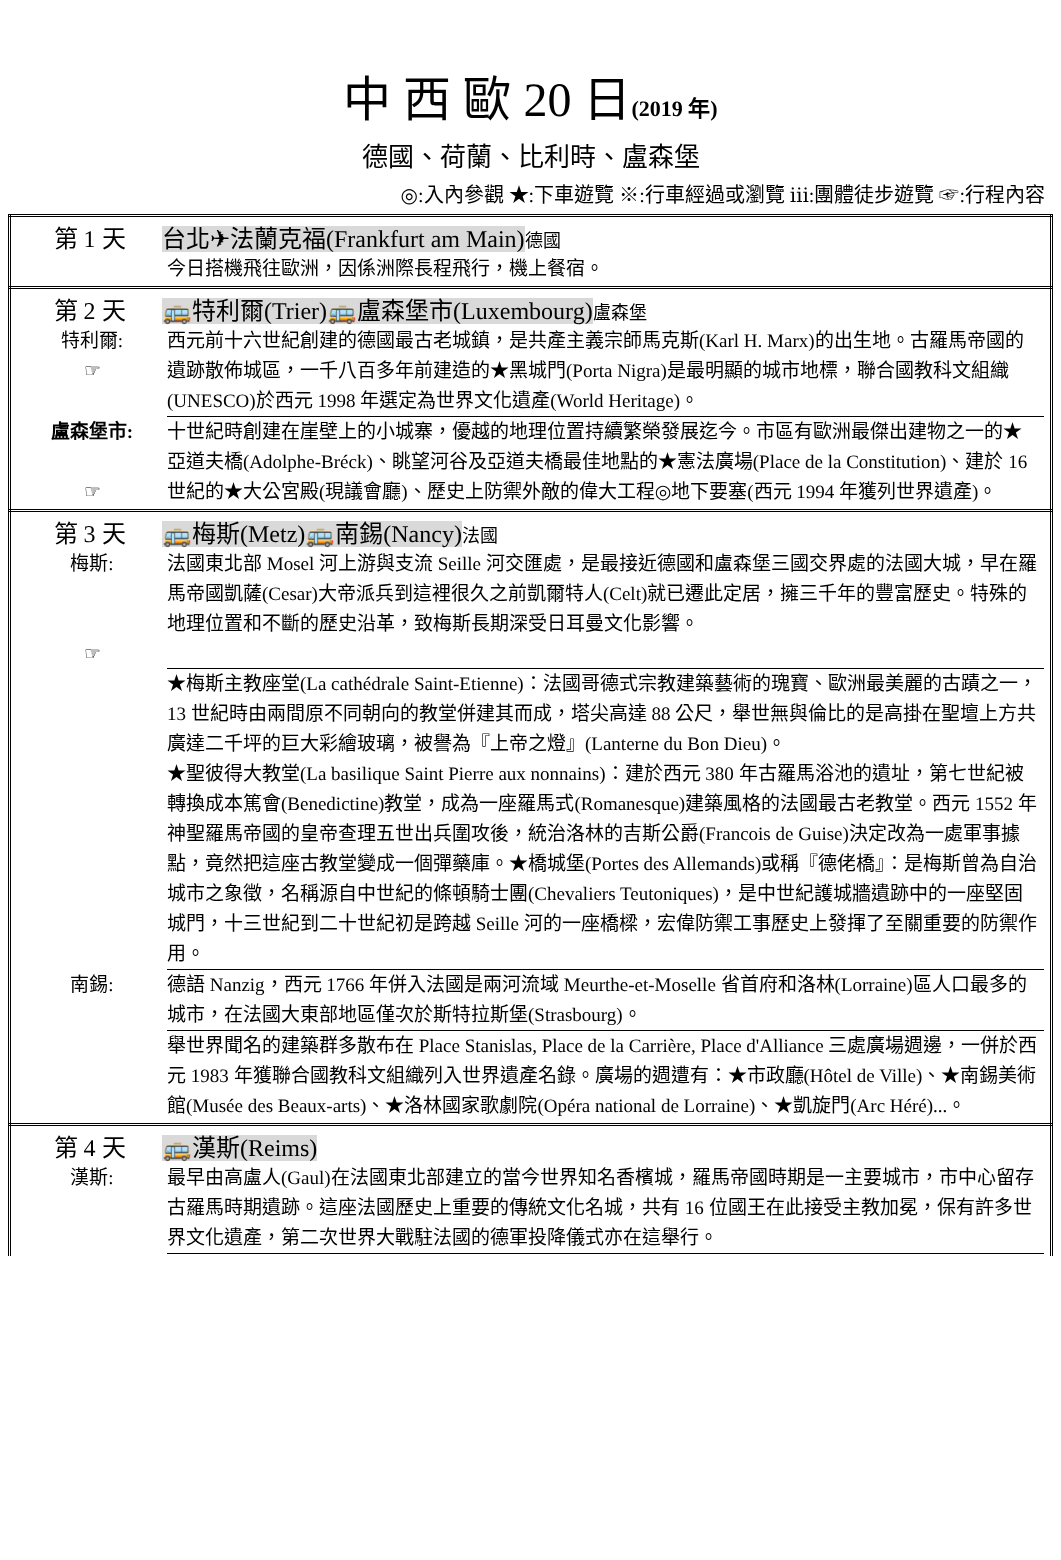中 西 歐 20 日(2019 年)
德國、荷蘭、比利時、盧森堡
◎:入內參觀 ★:下車遊覽 ※:行車經過或瀏覽 ⅲ:團體徒步遊覽 ☞:行程內容
| 第 1 天 台北✈法蘭克福(Frankfurt am Main) 德國 今日搭機飛往歐洲，因係洲際長程飛行，機上餐宿。 |
| 第 2 天 🚌特利爾(Trier)🚌盧森堡市(Luxembourg) 盧森堡 特利爾: ☞ 西元前十六世紀創建的德國最古老城鎮，是共產主義宗師馬克斯(Karl H. Marx)的出生地。古羅馬帝國的遺跡散佈城區，一千八百多年前建造的★黑城門(Porta Nigra)是最明顯的城市地標，聯合國教科文組織(UNESCO)於西元 1998 年選定為世界文化遺產(World Heritage)。 盧森堡市: ☞ 十世紀時創建在崖壁上的小城寨，優越的地理位置持續繁榮發展迄今。市區有歐洲最傑出建物之一的★亞道夫橋(Adolphe-Bréck)、眺望河谷及亞道夫橋最佳地點的★憲法廣場(Place de la Constitution)、建於 16 世紀的★大公宮殿(現議會廳)、歷史上防禦外敵的偉大工程◎地下要塞(西元 1994 年獲列世界遺產)。 |
| 第 3 天 🚌梅斯(Metz)🚌南錫(Nancy) 法國 梅斯: ☞ 法國東北部 Mosel 河上游與支流 Seille 河交匯處，是最接近德國和盧森堡三國交界處的法國大城，早在羅馬帝國凱薩(Cesar)大帝派兵到這裡很久之前凱爾特人(Celt)就已遷此定居，擁三千年的豐富歷史。特殊的地理位置和不斷的歷史沿革，致梅斯長期深受日耳曼文化影響。 ★梅斯主教座堂(La cathédrale Saint-Etienne)：法國哥德式宗教建築藝術的瑰寶、歐洲最美麗的古蹟之一，13 世紀時由兩間原不同朝向的教堂併建其而成，塔尖高達 88 公尺，舉世無與倫比的是高掛在聖壇上方共廣達二千坪的巨大彩繪玻璃，被譽為『上帝之燈』(Lanterne du Bon Dieu)。 ★聖彼得大教堂(La basilique Saint Pierre aux nonnains)：建於西元 380 年古羅馬浴池的遺址，第七世紀被轉換成本篤會(Benedictine)教堂，成為一座羅馬式(Romanesque)建築風格的法國最古老教堂。西元 1552 年神聖羅馬帝國的皇帝查理五世出兵圍攻後，統治洛林的吉斯公爵(Francois de Guise)決定改為一處軍事據點，竟然把這座古教堂變成一個彈藥庫。★橋城堡(Portes des Allemands)或稱『德佬橋』：是梅斯曾為自治城市之象徵，名稱源自中世紀的條頓騎士團(Chevaliers Teutoniques)，是中世紀護城牆遺跡中的一座堅固城門，十三世紀到二十世紀初是跨越 Seille 河的一座橋樑，宏偉防禦工事歷史上發揮了至關重要的防禦作用。 南錫: 德語 Nanzig，西元 1766 年併入法國是兩河流域 Meurthe-et-Moselle 省首府和洛林(Lorraine)區人口最多的城市，在法國大東部地區僅次於斯特拉斯堡(Strasbourg)。 舉世界聞名的建築群多散布在 Place Stanislas, Place de la Carrière, Place d'Alliance 三處廣場週邊，一併於西元 1983 年獲聯合國教科文組織列入世界遺產名錄。廣場的週遭有：★市政廳(Hôtel de Ville)、★南錫美術館(Musée des Beaux-arts)、★洛林國家歌劇院(Opéra national de Lorraine)、★凱旋門(Arc Héré)...。 |
| 第 4 天 🚌漢斯(Reims) 漢斯: 最早由高盧人(Gaul)在法國東北部建立的當今世界知名香檳城，羅馬帝國時期是一主要城市，市中心留存古羅馬時期遺跡。這座法國歷史上重要的傳統文化名城，共有 16 位國王在此接受主教加冕，保有許多世界文化遺產，第二次世界大戰駐法國的德軍投降儀式亦在這舉行。 |